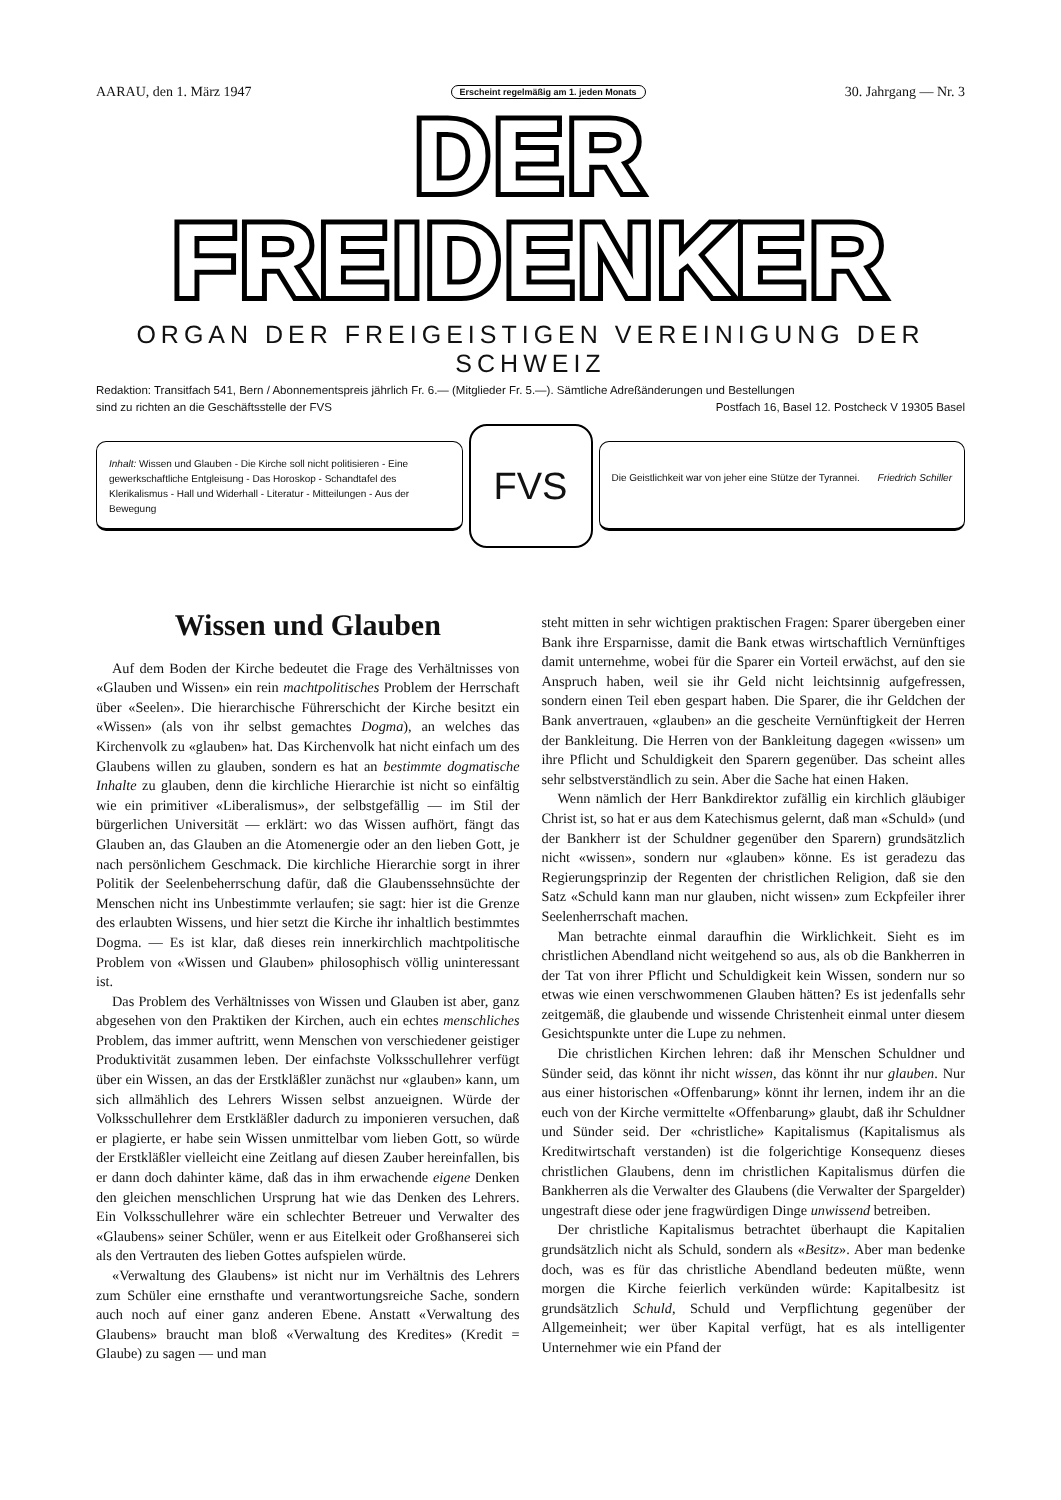AARAU, den 1. März 1947 Erscheint regelmäßig am 1. jeden Monats 30. Jahrgang — Nr. 3
DER FREIDENKER
ORGAN DER FREIGEISTIGEN VEREINIGUNG DER SCHWEIZ
Redaktion: Transitfach 541, Bern / Abonnementspreis jährlich Fr. 6.— (Mitglieder Fr. 5.—). Sämtliche Adreßänderungen und Bestellungen
sind zu richten an die Geschäftsstelle der FVS Postfach 16, Basel 12. Postcheck V 19305 Basel
Inhalt: Wissen und Glauben - Die Kirche soll nicht politisieren - Eine gewerkschaftliche Entgleisung - Das Horoskop - Schandtafel des Klerikalismus - Hall und Widerhall - Literatur - Mitteilungen - Aus der Bewegung
FVS
Die Geistlichkeit war von jeher eine Stütze der Tyrannei. Friedrich Schiller
Wissen und Glauben
Auf dem Boden der Kirche bedeutet die Frage des Verhältnisses von «Glauben und Wissen» ein rein machtpolitisches Problem der Herrschaft über «Seelen». Die hierarchische Führerschicht der Kirche besitzt ein «Wissen» (als von ihr selbst gemachtes Dogma), an welches das Kirchenvolk zu «glauben» hat. Das Kirchenvolk hat nicht einfach um des Glaubens willen zu glauben, sondern es hat an bestimmte dogmatische Inhalte zu glauben, denn die kirchliche Hierarchie ist nicht so einfältig wie ein primitiver «Liberalismus», der selbstgefällig — im Stil der bürgerlichen Universität — erklärt: wo das Wissen aufhört, fängt das Glauben an, das Glauben an die Atomenergie oder an den lieben Gott, je nach persönlichem Geschmack. Die kirchliche Hierarchie sorgt in ihrer Politik der Seelenbeherrschung dafür, daß die Glaubenssehnsüchte der Menschen nicht ins Unbestimmte verlaufen; sie sagt: hier ist die Grenze des erlaubten Wissens, und hier setzt die Kirche ihr inhaltlich bestimmtes Dogma. — Es ist klar, daß dieses rein innerkirchlich machtpolitische Problem von «Wissen und Glauben» philosophisch völlig uninteressant ist.
Das Problem des Verhältnisses von Wissen und Glauben ist aber, ganz abgesehen von den Praktiken der Kirchen, auch ein echtes menschliches Problem, das immer auftritt, wenn Menschen von verschiedener geistiger Produktivität zusammen leben. Der einfachste Volksschullehrer verfügt über ein Wissen, an das der Erstkläßler zunächst nur «glauben» kann, um sich allmählich des Lehrers Wissen selbst anzueignen. Würde der Volksschullehrer dem Erstkläßler dadurch zu imponieren versuchen, daß er plagierte, er habe sein Wissen unmittelbar vom lieben Gott, so würde der Erstkläßler vielleicht eine Zeitlang auf diesen Zauber hereinfallen, bis er dann doch dahinter käme, daß das in ihm erwachende eigene Denken den gleichen menschlichen Ursprung hat wie das Denken des Lehrers. Ein Volksschullehrer wäre ein schlechter Betreuer und Verwalter des «Glaubens» seiner Schüler, wenn er aus Eitelkeit oder Großhanserei sich als den Vertrauten des lieben Gottes aufspielen würde.
«Verwaltung des Glaubens» ist nicht nur im Verhältnis des Lehrers zum Schüler eine ernsthafte und verantwortungsreiche Sache, sondern auch noch auf einer ganz anderen Ebene. Anstatt «Verwaltung des Glaubens» braucht man bloß «Verwaltung des Kredites» (Kredit = Glaube) zu sagen — und man
steht mitten in sehr wichtigen praktischen Fragen: Sparer übergeben einer Bank ihre Ersparnisse, damit die Bank etwas wirtschaftlich Vernünftiges damit unternehme, wobei für die Sparer ein Vorteil erwächst, auf den sie Anspruch haben, weil sie ihr Geld nicht leichtsinnig aufgefressen, sondern einen Teil eben gespart haben. Die Sparer, die ihr Geldchen der Bank anvertrauen, «glauben» an die gescheite Vernünftigkeit der Herren der Bankleitung. Die Herren von der Bankleitung dagegen «wissen» um ihre Pflicht und Schuldigkeit den Sparern gegenüber. Das scheint alles sehr selbstverständlich zu sein. Aber die Sache hat einen Haken.
Wenn nämlich der Herr Bankdirektor zufällig ein kirchlich gläubiger Christ ist, so hat er aus dem Katechismus gelernt, daß man «Schuld» (und der Bankherr ist der Schuldner gegenüber den Sparern) grundsätzlich nicht «wissen», sondern nur «glauben» könne. Es ist geradezu das Regierungsprinzip der Regenten der christlichen Religion, daß sie den Satz «Schuld kann man nur glauben, nicht wissen» zum Eckpfeiler ihrer Seelenherrschaft machen.
Man betrachte einmal daraufhin die Wirklichkeit. Sieht es im christlichen Abendland nicht weitgehend so aus, als ob die Bankherren in der Tat von ihrer Pflicht und Schuldigkeit kein Wissen, sondern nur so etwas wie einen verschwommenen Glauben hätten? Es ist jedenfalls sehr zeitgemäß, die glaubende und wissende Christenheit einmal unter diesem Gesichtspunkte unter die Lupe zu nehmen.
Die christlichen Kirchen lehren: daß ihr Menschen Schuldner und Sünder seid, das könnt ihr nicht wissen, das könnt ihr nur glauben. Nur aus einer historischen «Offenbarung» könnt ihr lernen, indem ihr an die euch von der Kirche vermittelte «Offenbarung» glaubt, daß ihr Schuldner und Sünder seid. Der «christliche» Kapitalismus (Kapitalismus als Kreditwirtschaft verstanden) ist die folgerichtige Konsequenz dieses christlichen Glaubens, denn im christlichen Kapitalismus dürfen die Bankherren als die Verwalter des Glaubens (die Verwalter der Spargelder) ungestraft diese oder jene fragwürdigen Dinge unwissend betreiben.
Der christliche Kapitalismus betrachtet überhaupt die Kapitalien grundsätzlich nicht als Schuld, sondern als «Besitz». Aber man bedenke doch, was es für das christliche Abendland bedeuten müßte, wenn morgen die Kirche feierlich verkünden würde: Kapitalbesitz ist grundsätzlich Schuld, Schuld und Verpflichtung gegenüber der Allgemeinheit; wer über Kapital verfügt, hat es als intelligenter Unternehmer wie ein Pfand der